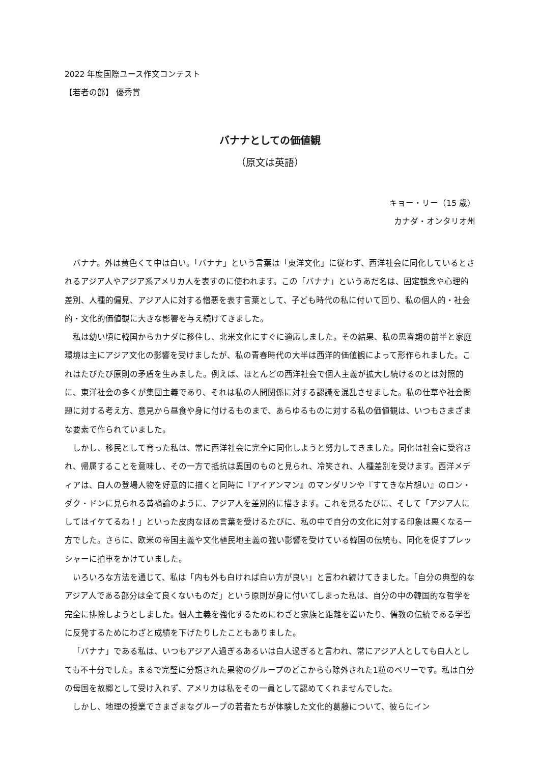2022 年度国際ユース作文コンテスト
【若者の部】 優秀賞
バナナとしての価値観
（原文は英語）
キョー・リー（15 歳）
カナダ・オンタリオ州
バナナ。外は黄色くて中は白い。「バナナ」という言葉は「東洋文化」に従わず、西洋社会に同化しているとされるアジア人やアジア系アメリカ人を表すのに使われます。この「バナナ」というあだ名は、固定観念や心理的差別、人種的偏見、アジア人に対する憎悪を表す言葉として、子ども時代の私に付いて回り、私の個人的・社会的・文化的価値観に大きな影響を与え続けてきました。
私は幼い頃に韓国からカナダに移住し、北米文化にすぐに適応しました。その結果、私の思春期の前半と家庭環境は主にアジア文化の影響を受けましたが、私の青春時代の大半は西洋的価値観によって形作られました。これはたびたび原則の矛盾を生みました。例えば、ほとんどの西洋社会で個人主義が拡大し続けるのとは対照的に、東洋社会の多くが集団主義であり、それは私の人間関係に対する認識を混乱させました。私の仕草や社会問題に対する考え方、意見から昼食や身に付けるものまで、あらゆるものに対する私の価値観は、いつもさまざまな要素で作られていました。
しかし、移民として育った私は、常に西洋社会に完全に同化しようと努力してきました。同化は社会に受容され、帰属することを意味し、その一方で抵抗は異国のものと見られ、冷笑され、人種差別を受けます。西洋メディアは、白人の登場人物を好意的に描くと同時に『アイアンマン』のマンダリンや『すてきな片想い』のロン・ダク・ドンに見られる黄禍論のように、アジア人を差別的に描きます。これを見るたびに、そして「アジア人にしてはイケてるね！」といった皮肉なほめ言葉を受けるたびに、私の中で自分の文化に対する印象は悪くなる一方でした。さらに、欧米の帝国主義や文化植民地主義の強い影響を受けている韓国の伝統も、同化を促すプレッシャーに拍車をかけていました。
いろいろな方法を通じて、私は「内も外も白ければ白い方が良い」と言われ続けてきました。「自分の典型的なアジア人である部分は全て良くないものだ」という原則が身に付いてしまった私は、自分の中の韓国的な哲学を完全に排除しようとしました。個人主義を強化するためにわざと家族と距離を置いたり、儒教の伝統である学習に反発するためにわざと成績を下げたりしたこともありました。
「バナナ」である私は、いつもアジア人過ぎるあるいは白人過ぎると言われ、常にアジア人としても白人としても不十分でした。まるで完璧に分類された果物のグループのどこからも除外された1粒のベリーです。私は自分の母国を故郷として受け入れず、アメリカは私をその一員として認めてくれませんでした。
しかし、地理の授業でさまざまなグループの若者たちが体験した文化的葛藤について、彼らにイン